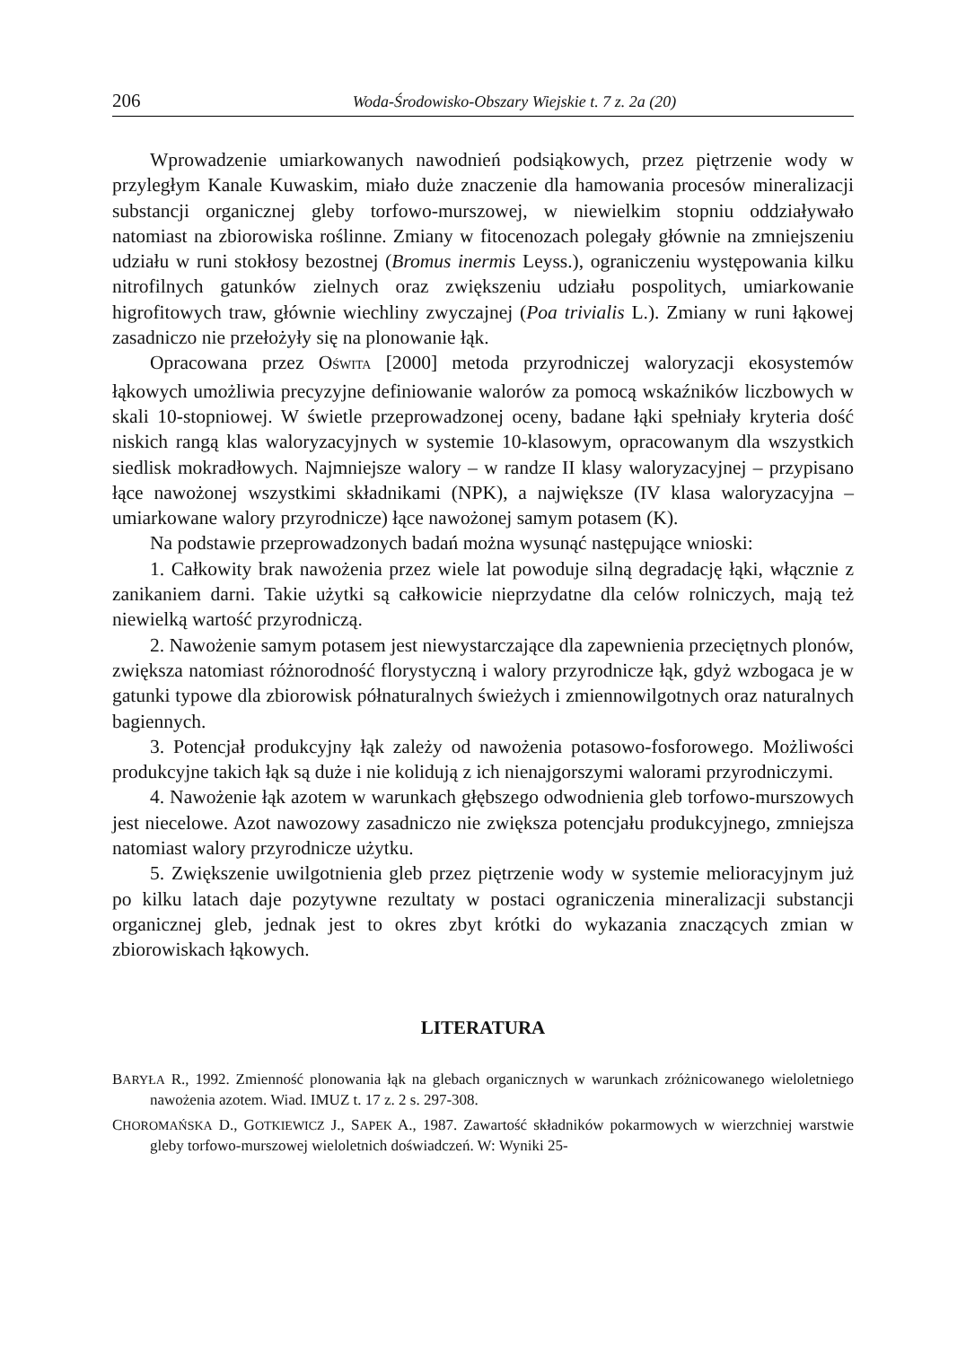206 Woda-Środowisko-Obszary Wiejskie t. 7 z. 2a (20)
Wprowadzenie umiarkowanych nawodnień podsiąkowych, przez piętrzenie wody w przyległym Kanale Kuwaskim, miało duże znaczenie dla hamowania procesów mineralizacji substancji organicznej gleby torfowo-murszowej, w niewielkim stopniu oddziaływało natomiast na zbiorowiska roślinne. Zmiany w fitocenozach polegały głównie na zmniejszeniu udziału w runi stokłosy bezostnej (Bromus inermis Leyss.), ograniczeniu występowania kilku nitrofilnych gatunków zielnych oraz zwiększeniu udziału pospolitych, umiarkowanie higrofitowych traw, głównie wiechliny zwyczajnej (Poa trivialis L.). Zmiany w runi łąkowej zasadniczo nie przełożyły się na plonowanie łąk.
Opracowana przez OŚWITA [2000] metoda przyrodniczej waloryzacji ekosystemów łąkowych umożliwia precyzyjne definiowanie walorów za pomocą wskaźników liczbowych w skali 10-stopniowej. W świetle przeprowadzonej oceny, badane łąki spełniały kryteria dość niskich rangą klas waloryzacyjnych w systemie 10-klasowym, opracowanym dla wszystkich siedlisk mokradłowych. Najmniejsze walory – w randze II klasy waloryzacyjnej – przypisano łące nawożonej wszystkimi składnikami (NPK), a największe (IV klasa waloryzacyjna – umiarkowane walory przyrodnicze) łące nawożonej samym potasem (K).
Na podstawie przeprowadzonych badań można wysunąć następujące wnioski:
1. Całkowity brak nawożenia przez wiele lat powoduje silną degradację łąki, włącznie z zanikaniem darni. Takie użytki są całkowicie nieprzydatne dla celów rolniczych, mają też niewielką wartość przyrodniczą.
2. Nawożenie samym potasem jest niewystarczające dla zapewnienia przeciętnych plonów, zwiększa natomiast różnorodność florystyczną i walory przyrodnicze łąk, gdyż wzbogaca je w gatunki typowe dla zbiorowisk półnaturalnych świeżych i zmiennowilgotnych oraz naturalnych bagiennych.
3. Potencjał produkcyjny łąk zależy od nawożenia potasowo-fosforowego. Możliwości produkcyjne takich łąk są duże i nie kolidują z ich nienajgorszymi walorami przyrodniczymi.
4. Nawożenie łąk azotem w warunkach głębszego odwodnienia gleb torfowo-murszowych jest niecelowe. Azot nawozowy zasadniczo nie zwiększa potencjału produkcyjnego, zmniejsza natomiast walory przyrodnicze użytku.
5. Zwiększenie uwilgotnienia gleb przez piętrzenie wody w systemie melioracyjnym już po kilku latach daje pozytywne rezultaty w postaci ograniczenia mineralizacji substancji organicznej gleb, jednak jest to okres zbyt krótki do wykazania znaczących zmian w zbiorowiskach łąkowych.
LITERATURA
BARYŁA R., 1992. Zmienność plonowania łąk na glebach organicznych w warunkach zróżnicowanego wieloletniego nawożenia azotem. Wiad. IMUZ t. 17 z. 2 s. 297-308.
CHOROMAŃSKA D., GOTKIEWICZ J., SAPEK A., 1987. Zawartość składników pokarmowych w wierzchniej warstwie gleby torfowo-murszowej wieloletnich doświadczeń. W: Wyniki 25-